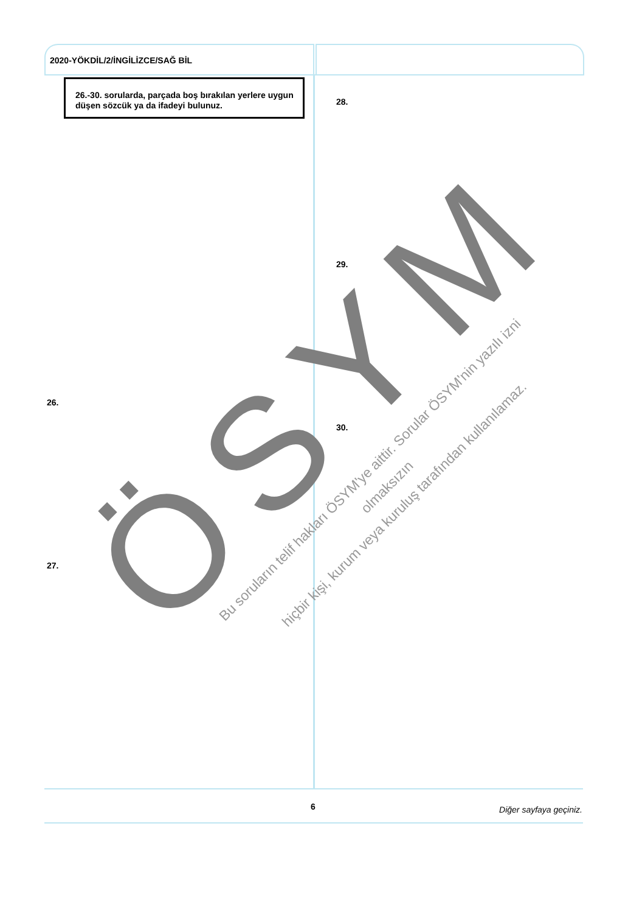ÖSYM
2020-YÖKDİL/2/İNGİLİZCE/SAĞ BİL
26.-30. sorularda, parçada boş bırakılan yerlere uygun düşen sözcük ya da ifadeyi bulunuz.
28.
29.
26.
30.
27.
Bu soruların telif hakları ÖSYM'ye aittir. Sorular ÖSYM'nin yazılı izni olmaksızın
hiçbir kişi, kurum veya kuruluş tarafından kullanılamaz.
6 Diğer sayfaya geçiniz.